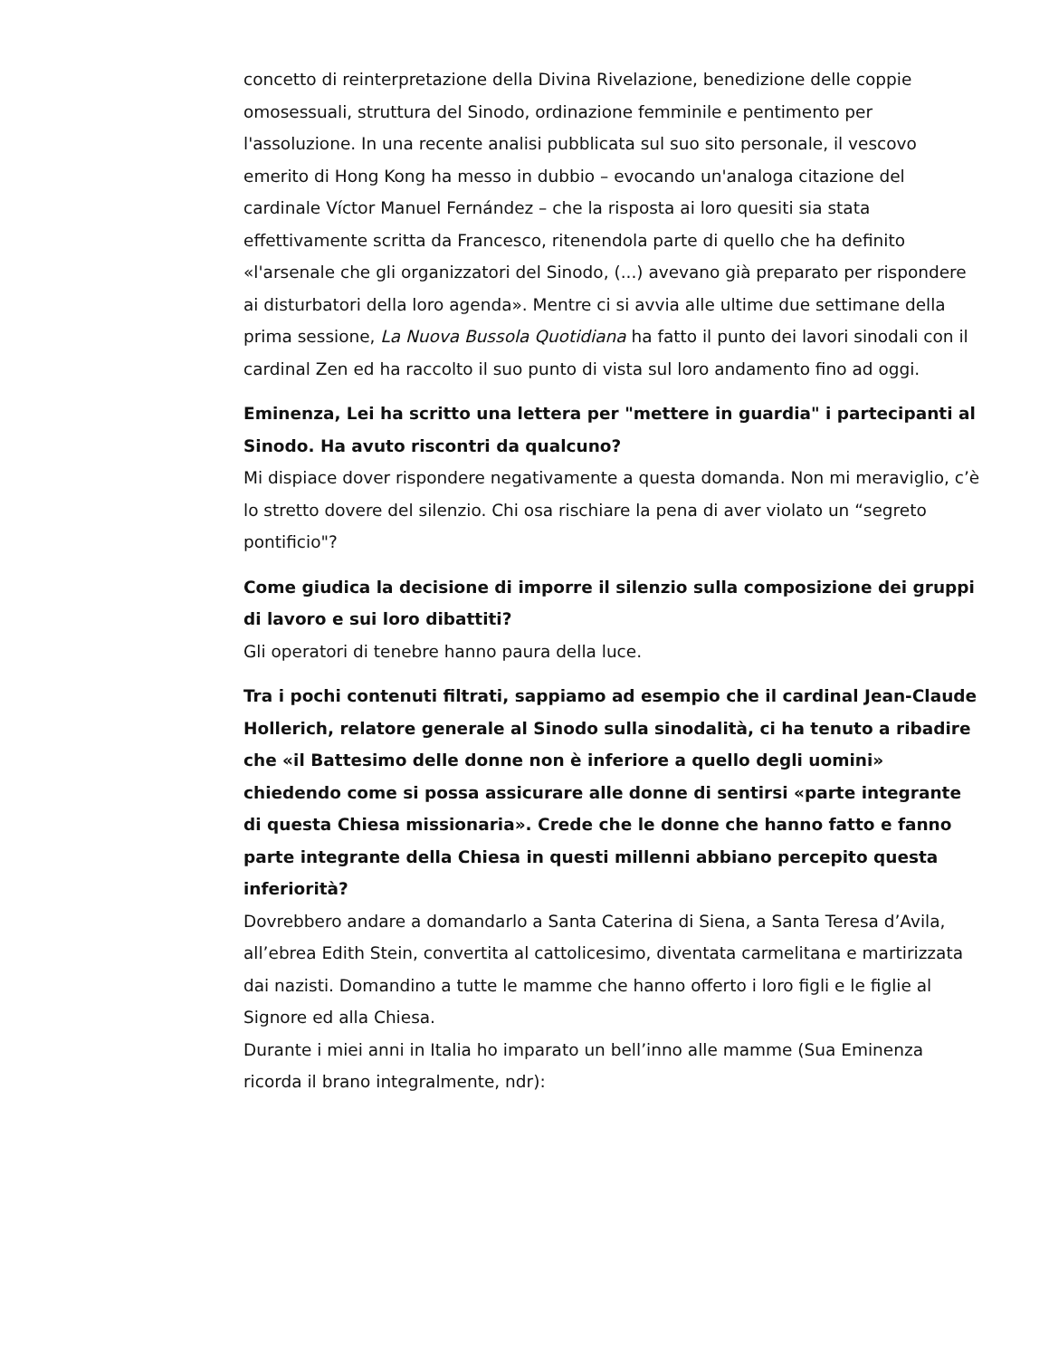concetto di reinterpretazione della Divina Rivelazione, benedizione delle coppie omosessuali, struttura del Sinodo, ordinazione femminile e pentimento per l'assoluzione. In una recente analisi pubblicata sul suo sito personale, il vescovo emerito di Hong Kong ha messo in dubbio – evocando un'analoga citazione del cardinale Víctor Manuel Fernández – che la risposta ai loro quesiti sia stata effettivamente scritta da Francesco, ritenendola parte di quello che ha definito «l'arsenale che gli organizzatori del Sinodo, (...) avevano già preparato per rispondere ai disturbatori della loro agenda». Mentre ci si avvia alle ultime due settimane della prima sessione, La Nuova Bussola Quotidiana ha fatto il punto dei lavori sinodali con il cardinal Zen ed ha raccolto il suo punto di vista sul loro andamento fino ad oggi.
Eminenza, Lei ha scritto una lettera per "mettere in guardia" i partecipanti al Sinodo. Ha avuto riscontri da qualcuno?
Mi dispiace dover rispondere negativamente a questa domanda. Non mi meraviglio, c’è lo stretto dovere del silenzio. Chi osa rischiare la pena di aver violato un “segreto pontificio"?
Come giudica la decisione di imporre il silenzio sulla composizione dei gruppi di lavoro e sui loro dibattiti?
Gli operatori di tenebre hanno paura della luce.
Tra i pochi contenuti filtrati, sappiamo ad esempio che il cardinal Jean-Claude Hollerich, relatore generale al Sinodo sulla sinodalità, ci ha tenuto a ribadire che «il Battesimo delle donne non è inferiore a quello degli uomini» chiedendo come si possa assicurare alle donne di sentirsi «parte integrante di questa Chiesa missionaria». Crede che le donne che hanno fatto e fanno parte integrante della Chiesa in questi millenni abbiano percepito questa inferiorità?
Dovrebbero andare a domandarlo a Santa Caterina di Siena, a Santa Teresa d’Avila, all’ebrea Edith Stein, convertita al cattolicesimo, diventata carmelitana e martirizzata dai nazisti. Domandino a tutte le mamme che hanno offerto i loro figli e le figlie al Signore ed alla Chiesa.
Durante i miei anni in Italia ho imparato un bell’inno alle mamme (Sua Eminenza ricorda il brano integralmente, ndr):